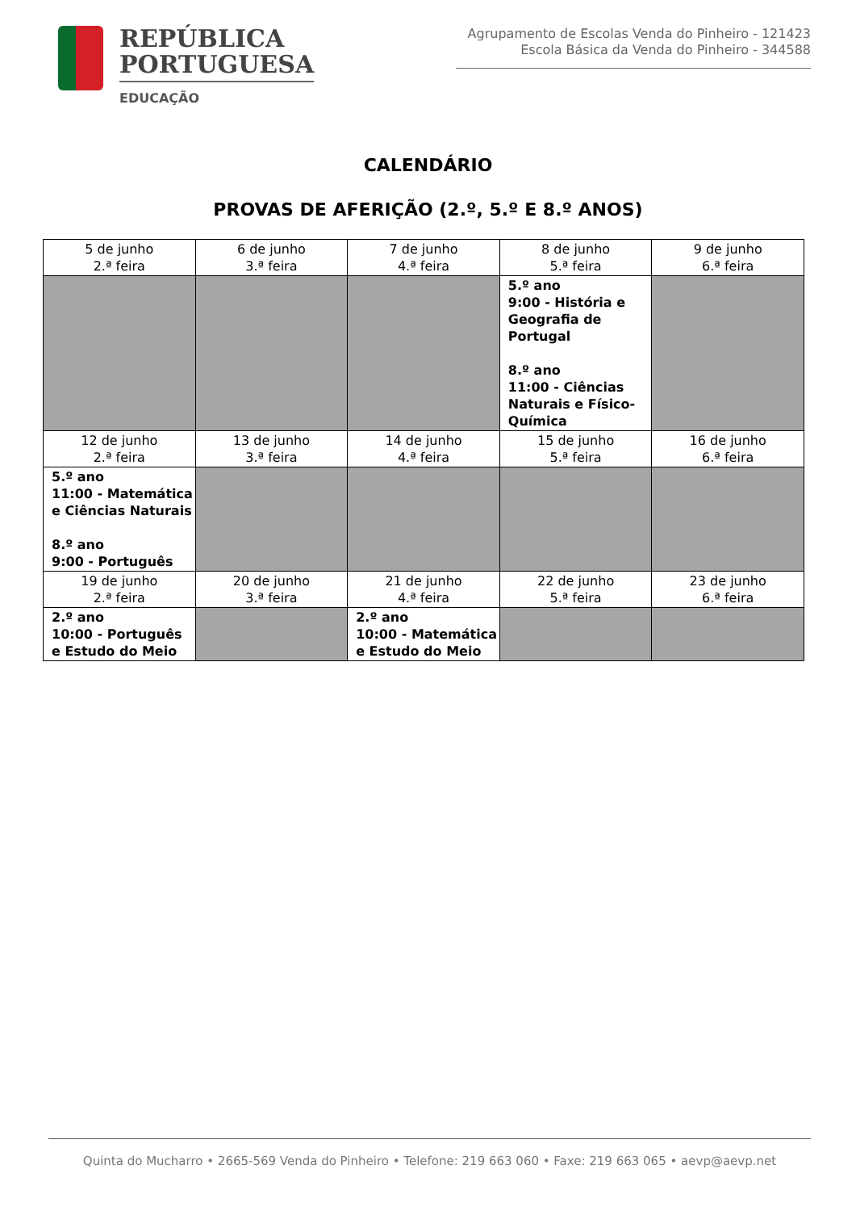REPÚBLICA
PORTUGUESA
EDUCAÇÃO
Agrupamento de Escolas Venda do Pinheiro - 121423
Escola Básica da Venda do Pinheiro - 344588
CALENDÁRIO
PROVAS DE AFERIÇÃO (2.º, 5.º E 8.º ANOS)
| 5 de junho 2.ª feira | 6 de junho 3.ª feira | 7 de junho 4.ª feira | 8 de junho 5.ª feira | 9 de junho 6.ª feira |
| | | | 5.º ano 9:00 - História e Geografia de Portugal 8.º ano 11:00 - Ciências Naturais e Físico-Química | |
| 12 de junho 2.ª feira | 13 de junho 3.ª feira | 14 de junho 4.ª feira | 15 de junho 5.ª feira | 16 de junho 6.ª feira |
| 5.º ano 11:00 - Matemática e Ciências Naturais 8.º ano 9:00 - Português | | | | |
| 19 de junho 2.ª feira | 20 de junho 3.ª feira | 21 de junho 4.ª feira | 22 de junho 5.ª feira | 23 de junho 6.ª feira |
| 2.º ano 10:00 - Português e Estudo do Meio | | 2.º ano 10:00 - Matemática e Estudo do Meio | | |
Quinta do Mucharro • 2665-569 Venda do Pinheiro • Telefone: 219 663 060 • Faxe: 219 663 065 • aevp@aevp.net